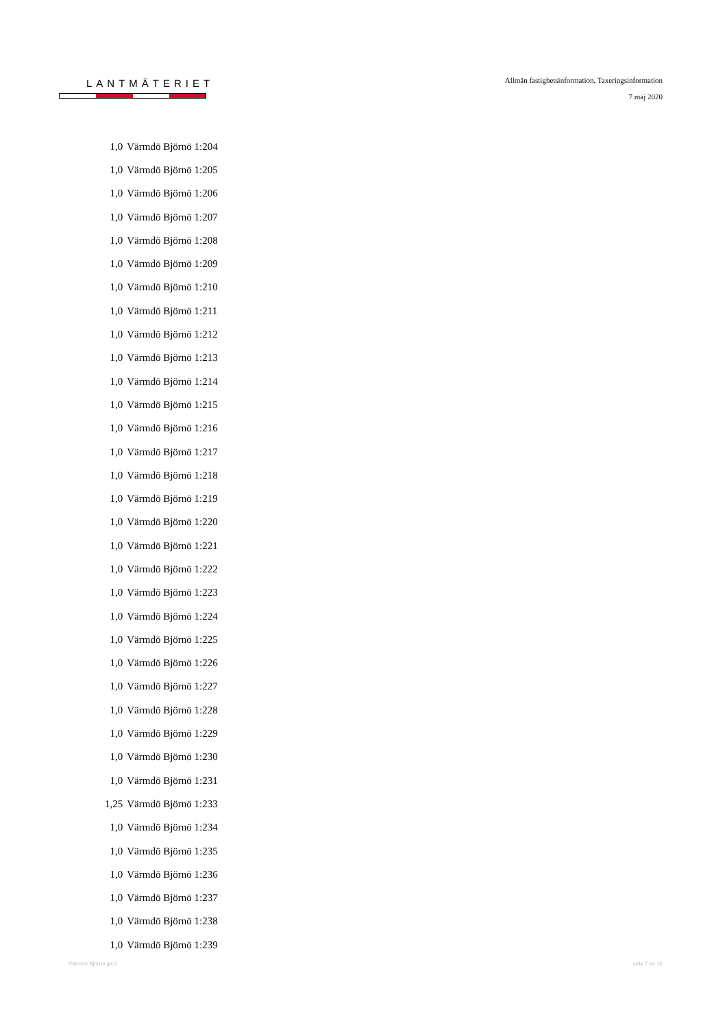LANTMÄTERIET
Allmän fastighetsinformation, Taxeringsinformation
7 maj 2020
| 1,0 | Värmdö Björnö 1:204 |
| 1,0 | Värmdö Björnö 1:205 |
| 1,0 | Värmdö Björnö 1:206 |
| 1,0 | Värmdö Björnö 1:207 |
| 1,0 | Värmdö Björnö 1:208 |
| 1,0 | Värmdö Björnö 1:209 |
| 1,0 | Värmdö Björnö 1:210 |
| 1,0 | Värmdö Björnö 1:211 |
| 1,0 | Värmdö Björnö 1:212 |
| 1,0 | Värmdö Björnö 1:213 |
| 1,0 | Värmdö Björnö 1:214 |
| 1,0 | Värmdö Björnö 1:215 |
| 1,0 | Värmdö Björnö 1:216 |
| 1,0 | Värmdö Björnö 1:217 |
| 1,0 | Värmdö Björnö 1:218 |
| 1,0 | Värmdö Björnö 1:219 |
| 1,0 | Värmdö Björnö 1:220 |
| 1,0 | Värmdö Björnö 1:221 |
| 1,0 | Värmdö Björnö 1:222 |
| 1,0 | Värmdö Björnö 1:223 |
| 1,0 | Värmdö Björnö 1:224 |
| 1,0 | Värmdö Björnö 1:225 |
| 1,0 | Värmdö Björnö 1:226 |
| 1,0 | Värmdö Björnö 1:227 |
| 1,0 | Värmdö Björnö 1:228 |
| 1,0 | Värmdö Björnö 1:229 |
| 1,0 | Värmdö Björnö 1:230 |
| 1,0 | Värmdö Björnö 1:231 |
| 1,25 | Värmdö Björnö 1:233 |
| 1,0 | Värmdö Björnö 1:234 |
| 1,0 | Värmdö Björnö 1:235 |
| 1,0 | Värmdö Björnö 1:236 |
| 1,0 | Värmdö Björnö 1:237 |
| 1,0 | Värmdö Björnö 1:238 |
| 1,0 | Värmdö Björnö 1:239 |
Värmdö Björnö ga:1 sida 7 av 16